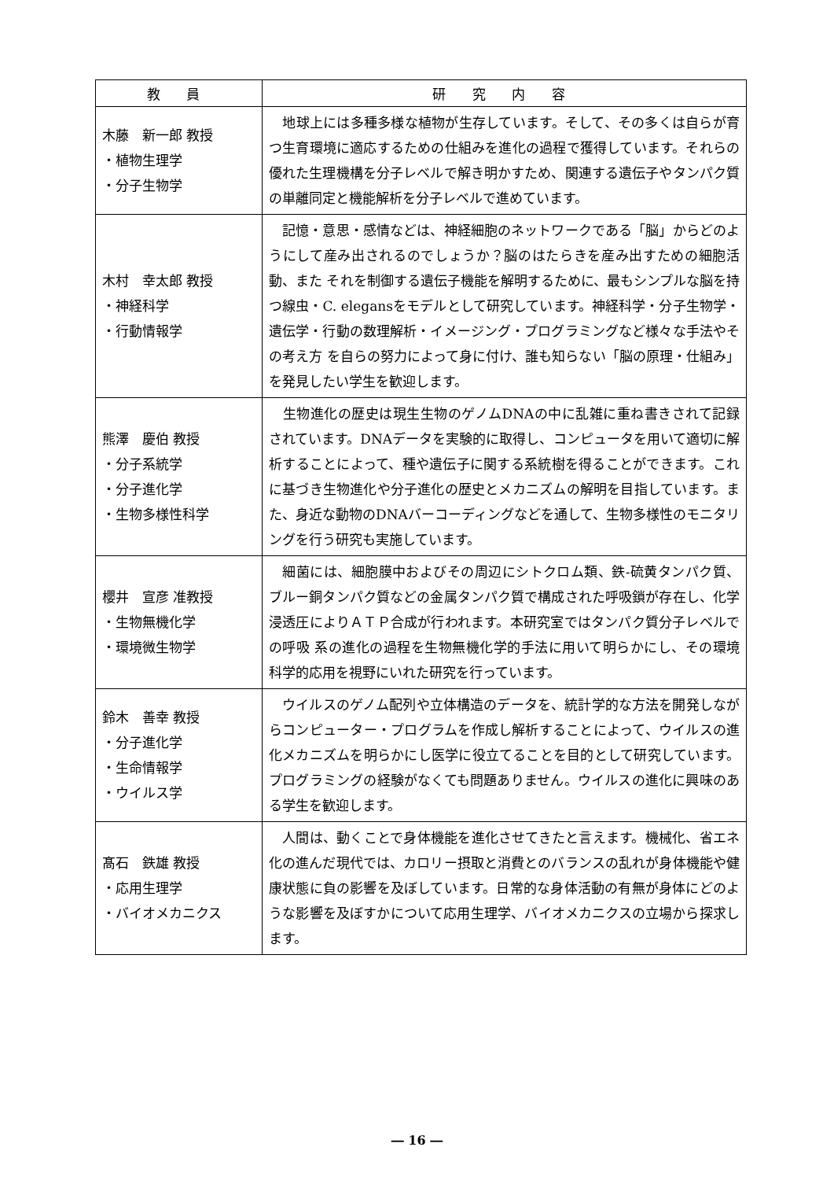| 教 員 | 研 究 内 容 |
| --- | --- |
| 木藤 新一郎 教授 ・植物生理学 ・分子生物学 | 地球上には多種多様な植物が生存しています。そして、その多くは自らが育つ生育環境に適応するための仕組みを進化の過程で獲得しています。それらの優れた生理機構を分子レベルで解き明かすため、関連する遺伝子やタンパク質の単離同定と機能解析を分子レベルで進めています。 |
| 木村 幸太郎 教授 ・神経科学 ・行動情報学 | 記憶・意思・感情などは、神経細胞のネットワークである「脳」からどのようにして産み出されるのでしょうか？脳のはたらきを産み出すための細胞活動、また それを制御する遺伝子機能を解明するために、最もシンプルな脳を持つ線虫・C. elegansをモデルとして研究しています。神経科学・分子生物学・遺伝学・行動の数理解析・イメージング・プログラミングなど様々な手法やその考え方 を自らの努力によって身に付け、誰も知らない「脳の原理・仕組み」を発見したい学生を歓迎します。 |
| 熊澤 慶伯 教授 ・分子系統学 ・分子進化学 ・生物多様性科学 | 生物進化の歴史は現生生物のゲノムDNAの中に乱雑に重ね書きされて記録されています。DNAデータを実験的に取得し、コンピュータを用いて適切に解析することによって、種や遺伝子に関する系統樹を得ることができます。これに基づき生物進化や分子進化の歴史とメカニズムの解明を目指しています。また、身近な動物のDNAバーコーディングなどを通して、生物多様性のモニタリングを行う研究も実施しています。 |
| 櫻井 宣彦 准教授 ・生物無機化学 ・環境微生物学 | 細菌には、細胞膜中およびその周辺にシトクロム類、鉄-硫黄タンパク質、ブルー銅タンパク質などの金属タンパク質で構成された呼吸鎖が存在し、化学浸透圧によりＡＴＰ合成が行われます。本研究室ではタンパク質分子レベルでの呼吸 系の進化の過程を生物無機化学的手法に用いて明らかにし、その環境科学的応用を視野にいれた研究を行っています。 |
| 鈴木 善幸 教授 ・分子進化学 ・生命情報学 ・ウイルス学 | ウイルスのゲノム配列や立体構造のデータを、統計学的な方法を開発しながらコンピューター・プログラムを作成し解析することによって、ウイルスの進化メカニズムを明らかにし医学に役立てることを目的として研究しています。プログラミングの経験がなくても問題ありません。ウイルスの進化に興味のある学生を歓迎します。 |
| 髙石 鉄雄 教授 ・応用生理学 ・バイオメカニクス | 人間は、動くことで身体機能を進化させてきたと言えます。機械化、省エネ化の進んだ現代では、カロリー摂取と消費とのバランスの乱れが身体機能や健康状態に負の影響を及ぼしています。日常的な身体活動の有無が身体にどのような影響を及ぼすかについて応用生理学、バイオメカニクスの立場から探求します。 |
― 16 ―